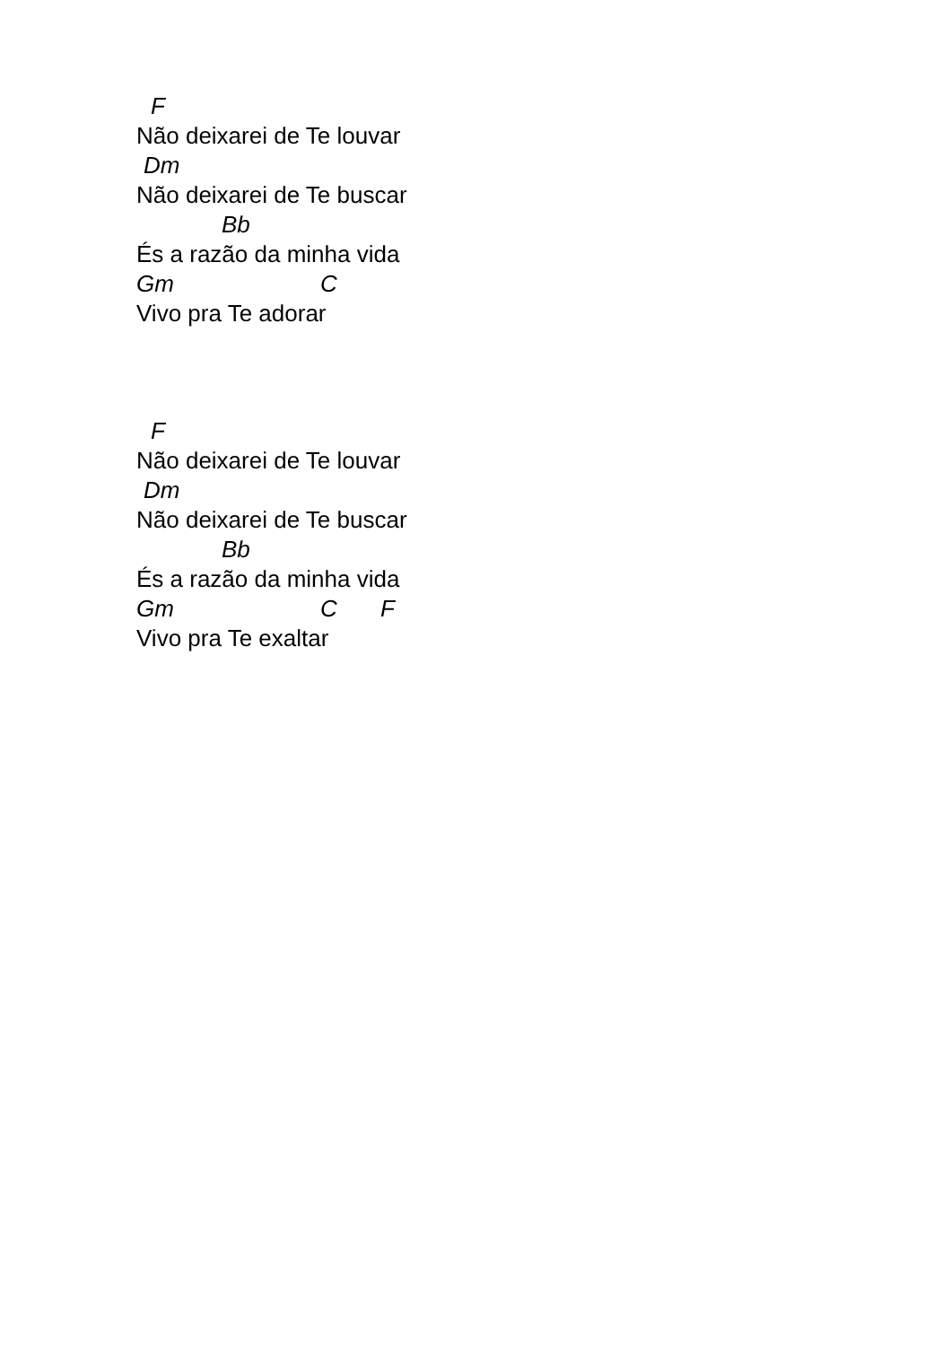F
Não deixarei de Te louvar
Dm
Não deixarei de Te buscar
Bb
És a razão da minha vida
Gm C
Vivo pra Te adorar
F
Não deixarei de Te louvar
Dm
Não deixarei de Te buscar
Bb
És a razão da minha vida
Gm C F
Vivo pra Te exaltar